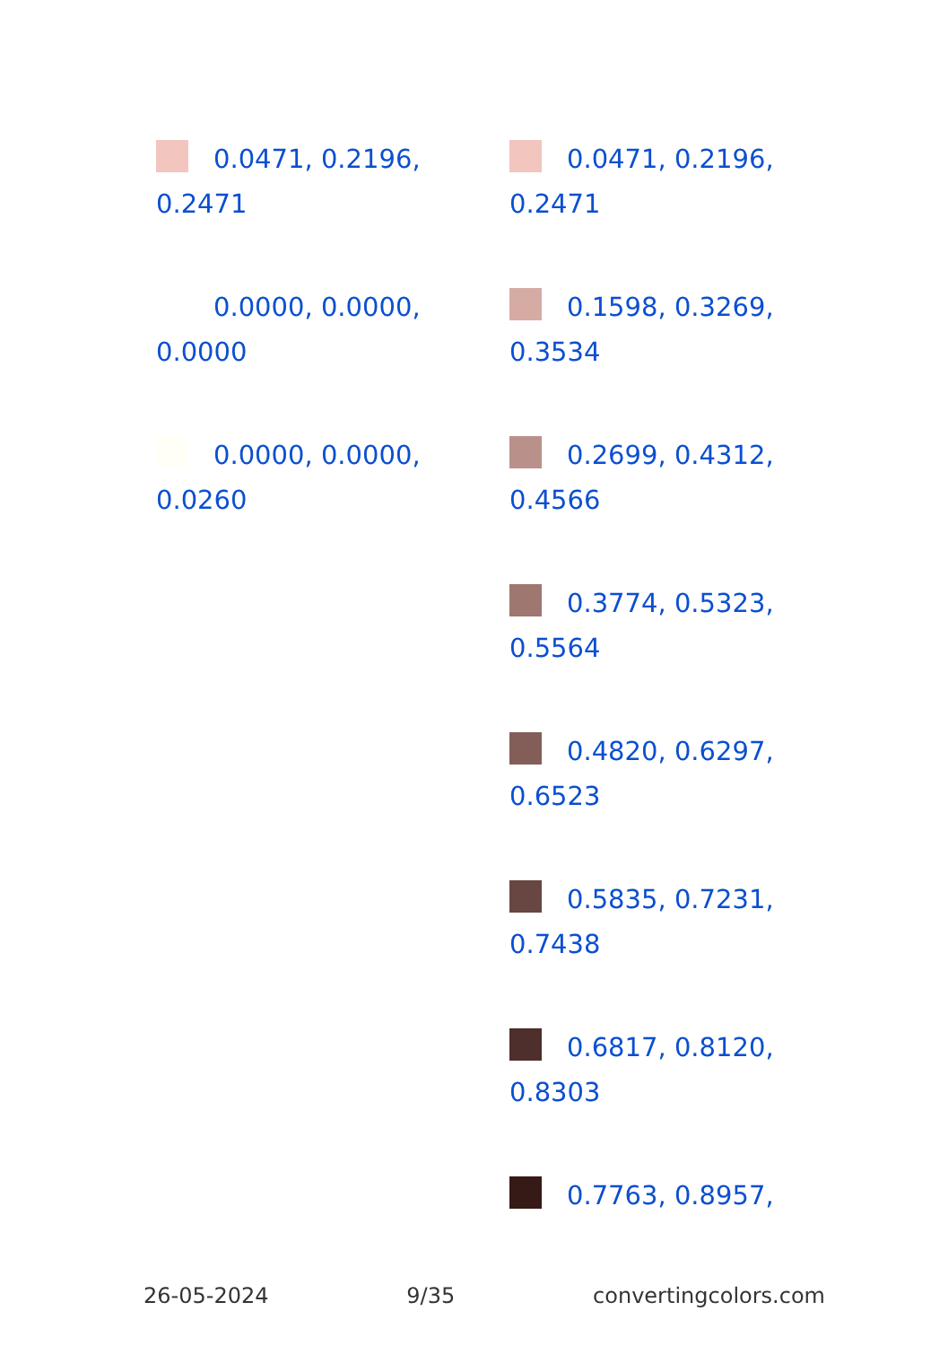0.0471, 0.2196, 0.2471
0.0000, 0.0000, 0.0000
0.0000, 0.0000, 0.0260
0.0471, 0.2196, 0.2471
0.1598, 0.3269, 0.3534
0.2699, 0.4312, 0.4566
0.3774, 0.5323, 0.5564
0.4820, 0.6297, 0.6523
0.5835, 0.7231, 0.7438
0.6817, 0.8120, 0.8303
0.7763, 0.8957,
26-05-2024 9/35 convertingcolors.com